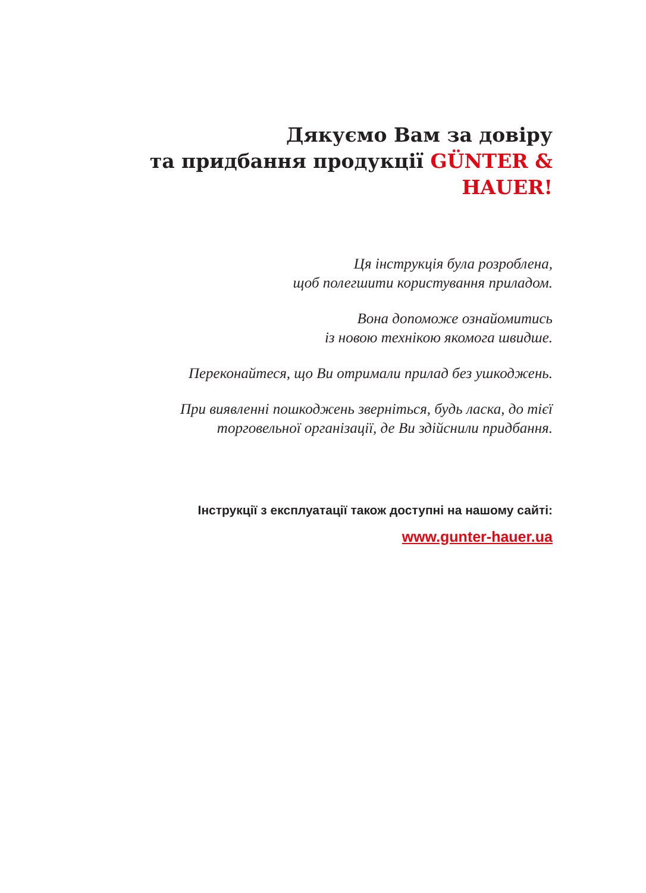Дякуємо Вам за довіру
та придбання продукції GÜNTER & HAUER!
Ця інструкція була розроблена,
щоб полегшити користування приладом.
Вона допоможе ознайомитись
із новою технікою якомога швидше.
Переконайтеся, що Ви отримали прилад без ушкоджень.
При виявленні пошкоджень зверніться, будь ласка, до тієї
торговельної організації, де Ви здійснили придбання.
Інструкції з експлуатації також доступні на нашому сайті:
www.gunter-hauer.ua